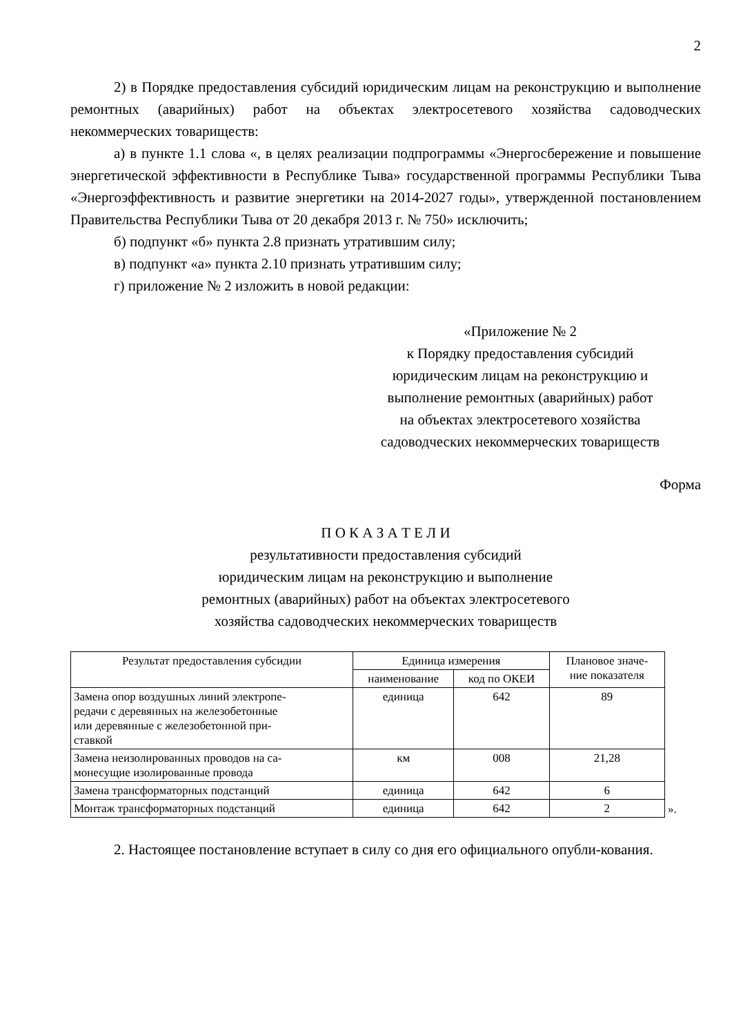2
2) в Порядке предоставления субсидий юридическим лицам на реконструкцию и выполнение ремонтных (аварийных) работ на объектах электросетевого хозяйства садоводческих некоммерческих товариществ:
а) в пункте 1.1 слова «, в целях реализации подпрограммы «Энергосбережение и повышение энергетической эффективности в Республике Тыва» государственной программы Республики Тыва «Энергоэффективность и развитие энергетики на 2014-2027 годы», утвержденной постановлением Правительства Республики Тыва от 20 декабря 2013 г. № 750» исключить;
б) подпункт «б» пункта 2.8 признать утратившим силу;
в) подпункт «а» пункта 2.10 признать утратившим силу;
г) приложение № 2 изложить в новой редакции:
«Приложение № 2
к Порядку предоставления субсидий
юридическим лицам на реконструкцию и
выполнение ремонтных (аварийных) работ
на объектах электросетевого хозяйства
садоводческих некоммерческих товариществ
Форма
П О К А З А Т Е Л И
результативности предоставления субсидий
юридическим лицам на реконструкцию и выполнение
ремонтных (аварийных) работ на объектах электросетевого
хозяйства садоводческих некоммерческих товариществ
| Результат предоставления субсидии | Единица измерения | | Плановое значе- ние показателя | |
| | наименование | код по ОКЕИ | | |
| Замена опор воздушных линий электропе- редачи с деревянных на железобетонные или деревянные с железобетонной при- ставкой | единица | 642 | 89 | |
| Замена неизолированных проводов на са- монесущие изолированные провода | км | 008 | 21,28 | |
| Замена трансформаторных подстанций | единица | 642 | 6 | |
| Монтаж трансформаторных подстанций | единица | 642 | 2 | ». |
2. Настоящее постановление вступает в силу со дня его официального опубли-кования.